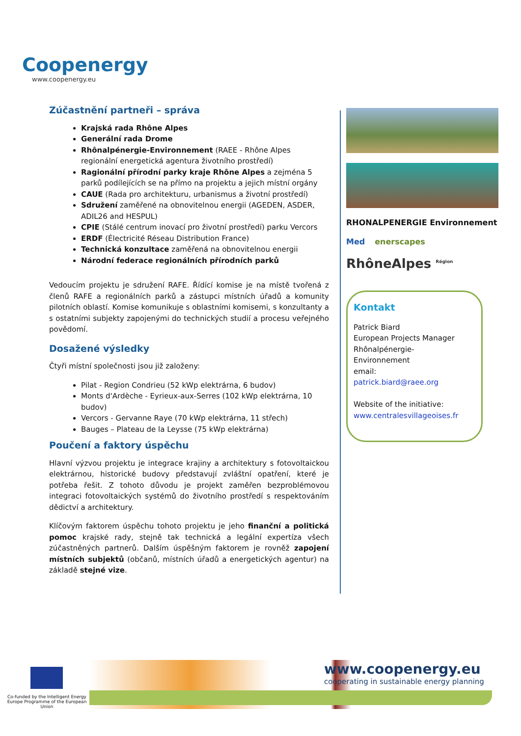Coopenergy
www.coopenergy.eu
Zúčastnění partneři – správa
Krajská rada Rhône Alpes
Generální rada Drome
Rhônalpénergie-Environnement (RAEE - Rhône Alpes regionální energetická agentura životního prostředí)
Ragionální přírodní parky kraje Rhône Alpes a zejména 5 parků podílejících se na přímo na projektu a jejich místní orgány
CAUE (Rada pro architekturu, urbanismus a životní prostředí)
Sdružení zaměřené na obnovitelnou energii (AGEDEN, ASDER, ADIL26 and HESPUL)
CPIE (Stálé centrum inovací pro životní prostředí) parku Vercors
ERDF (Électricité Réseau Distribution France)
Technická konzultace zaměřená na obnovitelnou energii
Národní federace regionálních přírodních parků
Vedoucím projektu je sdružení RAFE. Řídící komise je na místě tvořená z členů RAFE a regionálních parků a zástupci místních úřadů a komunity pilotních oblastí. Komise komunikuje s oblastními komisemi, s konzultanty a s ostatními subjekty zapojenými do technických studií a procesu veřejného povědomí.
Dosažené výsledky
Čtyři místní společnosti jsou již založeny:
Pilat - Region Condrieu (52 kWp elektrárna, 6 budov)
Monts d'Ardèche - Eyrieux-aux-Serres (102 kWp elektrárna, 10 budov)
Vercors - Gervanne Raye (70 kWp elektrárna, 11 střech)
Bauges – Plateau de la Leysse (75 kWp elektrárna)
Poučení a faktory úspěchu
Hlavní výzvou projektu je integrace krajiny a architektury s fotovoltaickou elektrárnou, historické budovy představují zvláštní opatření, které je potřeba řešit. Z tohoto důvodu je projekt zaměřen bezproblémovou integraci fotovoltaických systémů do životního prostředí s respektováním dědictví a architektury.
Klíčovým faktorem úspěchu tohoto projektu je jeho finanční a politická pomoc krajské rady, stejně tak technická a legální expertíza všech zúčastněných partnerů. Dalším úspěšným faktorem je rovněž zapojení místních subjektů (občanů, místních úřadů a energetických agentur) na základě stejné vize.
RHONALPENERGIE Environnement Med enerscapes RhôneAlpes <sup>Région</sup>
Kontakt
Patrick Biard
European Projects Manager
Rhônalpénergie-
Environnement
email:
patrick.biard@raee.org
Website of the initiative:
www.centralesvillageoises.fr
Co-funded by the Intelligent Energy Europe Programme of the European Union
www.coopenergy.eu
cooperating in sustainable energy planning